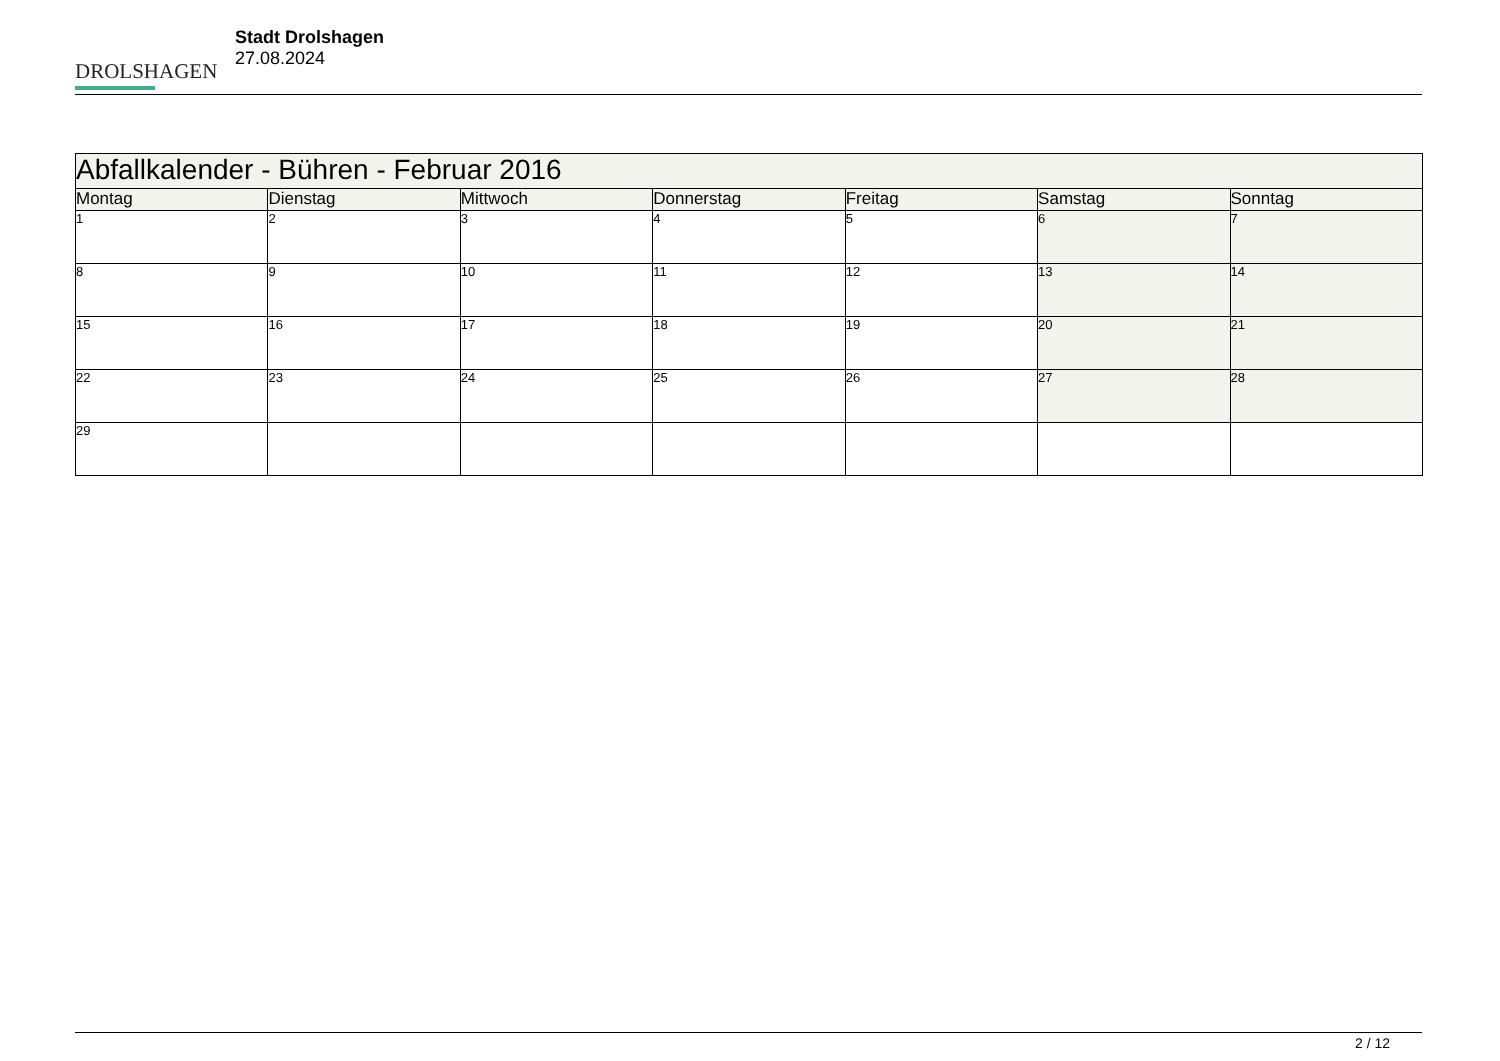DROLSHAGEN
Stadt Drolshagen
27.08.2024
| Abfallkalender - Bühren - Februar 2016 | | | | | | |
| Montag | Dienstag | Mittwoch | Donnerstag | Freitag | Samstag | Sonntag |
| 1 | 2 | 3 | 4 | 5 | 6 | 7 |
| 8 | 9 | 10 | 11 | 12 | 13 | 14 |
| 15 | 16 | 17 | 18 | 19 | 20 | 21 |
| 22 | 23 | 24 | 25 | 26 | 27 | 28 |
| 29 | | | | | | |
2 / 12